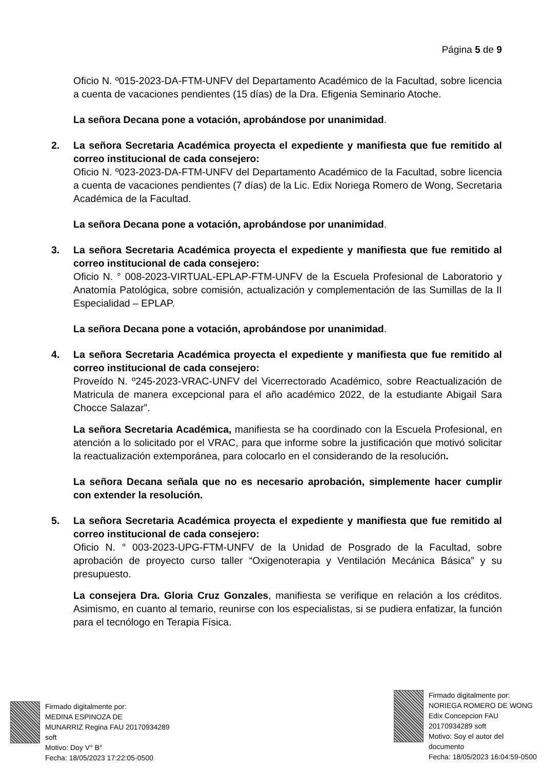Página 5 de 9
Oficio N. º015-2023-DA-FTM-UNFV del Departamento Académico de la Facultad, sobre licencia a cuenta de vacaciones pendientes (15 días) de la Dra. Efigenia Seminario Atoche.
La señora Decana pone a votación, aprobándose por unanimidad.
2. La señora Secretaria Académica proyecta el expediente y manifiesta que fue remitido al correo institucional de cada consejero:
Oficio N. º023-2023-DA-FTM-UNFV del Departamento Académico de la Facultad, sobre licencia a cuenta de vacaciones pendientes (7 días) de la Lic. Edix Noriega Romero de Wong, Secretaria Académica de la Facultad.
La señora Decana pone a votación, aprobándose por unanimidad.
3. La señora Secretaria Académica proyecta el expediente y manifiesta que fue remitido al correo institucional de cada consejero:
Oficio N. ° 008-2023-VIRTUAL-EPLAP-FTM-UNFV de la Escuela Profesional de Laboratorio y Anatomía Patológica, sobre comisión, actualización y complementación de las Sumillas de la II Especialidad – EPLAP.
La señora Decana pone a votación, aprobándose por unanimidad.
4. La señora Secretaria Académica proyecta el expediente y manifiesta que fue remitido al correo institucional de cada consejero:
Proveído N. º245-2023-VRAC-UNFV del Vicerrectorado Académico, sobre Reactualización de Matricula de manera excepcional para el año académico 2022, de la estudiante Abigail Sara Chocce Salazar”.
La señora Secretaria Académica, manifiesta se ha coordinado con la Escuela Profesional, en atención a lo solicitado por el VRAC, para que informe sobre la justificación que motivó solicitar la reactualización extemporánea, para colocarlo en el considerando de la resolución.
La señora Decana señala que no es necesario aprobación, simplemente hacer cumplir con extender la resolución.
5. La señora Secretaria Académica proyecta el expediente y manifiesta que fue remitido al correo institucional de cada consejero:
Oficio N. ° 003-2023-UPG-FTM-UNFV de la Unidad de Posgrado de la Facultad, sobre aprobación de proyecto curso taller “Oxigenoterapia y Ventilación Mecánica Básica” y su presupuesto.
La consejera Dra. Gloria Cruz Gonzales, manifiesta se verifique en relación a los créditos. Asimismo, en cuanto al temario, reunirse con los especialistas, si se pudiera enfatizar, la función para el tecnólogo en Terapia Física.
Firmado digitalmente por:
MEDINA ESPINOZA DE
MUNARRIZ Regina FAU 20170934289
soft
Motivo: Doy V° B°
Fecha: 18/05/2023 17:22:05-0500
Firmado digitalmente por:
NORIEGA ROMERO DE WONG
Edix Concepcion FAU
20170934289 soft
Motivo: Soy el autor del
documento
Fecha: 18/05/2023 16:04:59-0500